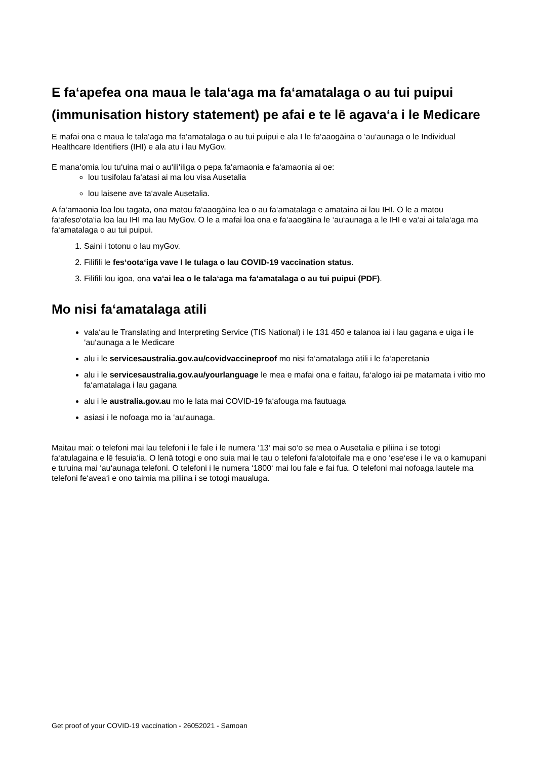E fa‘apefea ona maua le tala‘aga ma fa‘amatalaga o au tui puipui (immunisation history statement) pe afai e te lē agava‘a i le Medicare
E mafai ona e maua le tala‘aga ma fa‘amatalaga o au tui puipui e ala I le fa‘aaogāina o ‘au‘aunaga o le Individual Healthcare Identifiers (IHI) e ala atu i lau MyGov.
E mana‘omia lou tu‘uina mai o au‘ili‘iliga o pepa fa‘amaonia e fa‘amaonia ai oe:
lou tusifolau fa‘atasi ai ma lou visa Ausetalia
lou laisene ave ta‘avale Ausetalia.
A fa‘amaonia loa lou tagata, ona matou fa‘aaogāina lea o au fa‘amatalaga e amataina ai lau IHI. O le a matou fa‘afeso‘ota‘ia loa lau IHI ma lau MyGov. O le a mafai loa ona e fa‘aaogāina le ‘au‘aunaga a le IHI e va‘ai ai tala‘aga ma fa‘amatalaga o au tui puipui.
1. Saini i totonu o lau myGov.
2. Filifili le fes‘oota‘iga vave I le tulaga o lau COVID-19 vaccination status.
3. Filifili lou igoa, ona va‘ai lea o le tala‘aga ma fa‘amatalaga o au tui puipui (PDF).
Mo nisi fa‘amatalaga atili
vala‘au le Translating and Interpreting Service (TIS National) i le 131 450 e talanoa iai i lau gagana e uiga i le ‘au‘aunaga a le Medicare
alu i le servicesaustralia.gov.au/covidvaccineproof mo nisi fa‘amatalaga atili i le fa‘aperetania
alu i le servicesaustralia.gov.au/yourlanguage le mea e mafai ona e faitau, fa‘alogo iai pe matamata i vitio mo fa‘amatalaga i lau gagana
alu i le australia.gov.au mo le lata mai COVID-19 fa‘afouga ma fautuaga
asiasi i le nofoaga mo ia ‘au‘aunaga.
Maitau mai: o telefoni mai lau telefoni i le fale i le numera ‘13‘ mai so‘o se mea o Ausetalia e piliina i se totogi fa‘atulagaina e lē fesuia‘ia. O lenā totogi e ono suia mai le tau o telefoni fa‘alotoifale ma e ono ‘ese‘ese i le va o kamupani e tu‘uina mai ‘au‘aunaga telefoni. O telefoni i le numera ‘1800‘ mai lou fale e fai fua. O telefoni mai nofoaga lautele ma telefoni fe‘avea‘i e ono taimia ma piliina i se totogi maualuga.
Get proof of your COVID-19 vaccination - 26052021 - Samoan